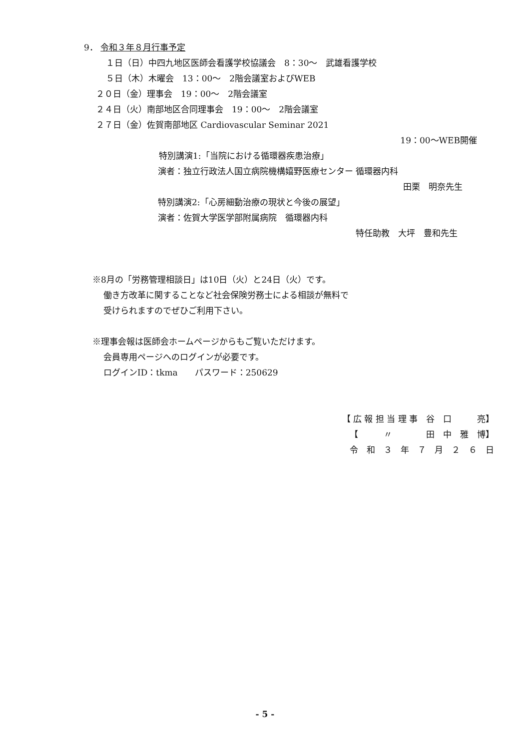9． 令和３年８月行事予定
１日（日）中四九地区医師会看護学校協議会　8：30～　武雄看護学校
５日（木）木曜会　13：00～　2階会議室およびWEB
２０日（金）理事会　19：00～　2階会議室
２４日（火）南部地区合同理事会　19：00～　2階会議室
２７日（金）佐賀南部地区 Cardiovascular Seminar 2021
19：00～WEB開催
特別講演1:「当院における循環器疾患治療」
演者：独立行政法人国立病院機構嬉野医療センター 循環器内科
田栗　明奈先生
特別講演2:「心房細動治療の現状と今後の展望」
演者：佐賀大学医学部附属病院　循環器内科
特任助教　大坪　豊和先生
※8月の「労務管理相談日」は10日（火）と24日（火）です。
働き方改革に関することなど社会保険労務士による相談が無料で
受けられますのでぜひご利用下さい。
※理事会報は医師会ホームページからもご覧いただけます。
会員専用ページへのログインが必要です。
ログインID：tkma　　パスワード：250629
【 広 報 担 当 理 事　谷　口　　　亮】
【　　　〃　　　　田　中　雅　博】
令　和　３　年　７　月　２　６　日
- 5 -